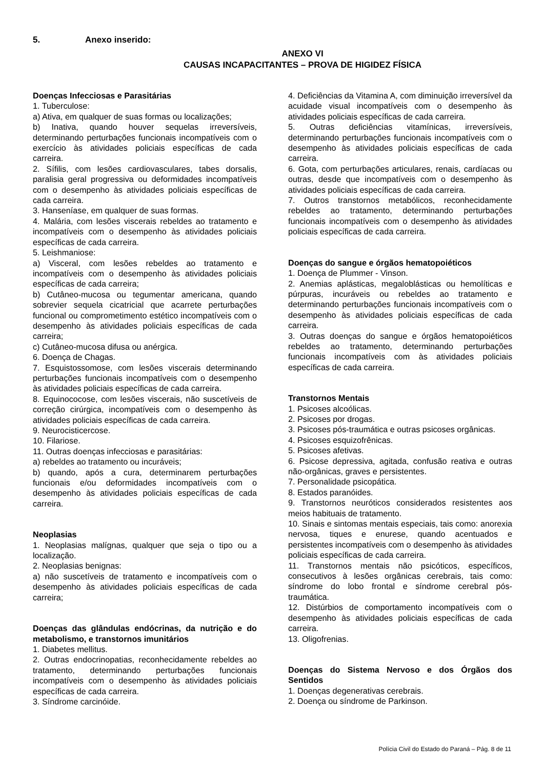5. Anexo inserido:
ANEXO VI
CAUSAS INCAPACITANTES – PROVA DE HIGIDEZ FÍSICA
Doenças Infecciosas e Parasitárias
1. Tuberculose:
a) Ativa, em qualquer de suas formas ou localizações;
b) Inativa, quando houver sequelas irreversíveis, determinando perturbações funcionais incompatíveis com o exercício às atividades policiais específicas de cada carreira.
2. Sífilis, com lesões cardiovasculares, tabes dorsalis, paralisia geral progressiva ou deformidades incompatíveis com o desempenho às atividades policiais específicas de cada carreira.
3. Hanseníase, em qualquer de suas formas.
4. Malária, com lesões viscerais rebeldes ao tratamento e incompatíveis com o desempenho às atividades policiais específicas de cada carreira.
5. Leishmaniose:
a) Visceral, com lesões rebeldes ao tratamento e incompatíveis com o desempenho às atividades policiais específicas de cada carreira;
b) Cutâneo-mucosa ou tegumentar americana, quando sobrevier sequela cicatricial que acarrete perturbações funcional ou comprometimento estético incompatíveis com o desempenho às atividades policiais específicas de cada carreira;
c) Cutâneo-mucosa difusa ou anérgica.
6. Doença de Chagas.
7. Esquistossomose, com lesões viscerais determinando perturbações funcionais incompatíveis com o desempenho às atividades policiais específicas de cada carreira.
8. Equinococose, com lesões viscerais, não suscetíveis de correção cirúrgica, incompatíveis com o desempenho às atividades policiais específicas de cada carreira.
9. Neurocisticercose.
10. Filariose.
11. Outras doenças infecciosas e parasitárias:
a) rebeldes ao tratamento ou incuráveis;
b) quando, após a cura, determinarem perturbações funcionais e/ou deformidades incompatíveis com o desempenho às atividades policiais específicas de cada carreira.
Neoplasias
1. Neoplasias malígnas, qualquer que seja o tipo ou a localização.
2. Neoplasias benignas:
a) não suscetíveis de tratamento e incompatíveis com o desempenho às atividades policiais específicas de cada carreira;
Doenças das glândulas endócrinas, da nutrição e do metabolismo, e transtornos imunitários
1. Diabetes mellitus.
2. Outras endocrinopatias, reconhecidamente rebeldes ao tratamento, determinando perturbações funcionais incompatíveis com o desempenho às atividades policiais específicas de cada carreira.
3. Síndrome carcinóide.
4. Deficiências da Vitamina A, com diminuição irreversível da acuidade visual incompatíveis com o desempenho às atividades policiais específicas de cada carreira.
5. Outras deficiências vitamínicas, irreversíveis, determinando perturbações funcionais incompatíveis com o desempenho às atividades policiais específicas de cada carreira.
6. Gota, com perturbações articulares, renais, cardíacas ou outras, desde que incompatíveis com o desempenho às atividades policiais específicas de cada carreira.
7. Outros transtornos metabólicos, reconhecidamente rebeldes ao tratamento, determinando perturbações funcionais incompatíveis com o desempenho às atividades policiais específicas de cada carreira.
Doenças do sangue e órgãos hematopoiéticos
1. Doença de Plummer - Vinson.
2. Anemias aplásticas, megaloblásticas ou hemolíticas e púrpuras, incuráveis ou rebeldes ao tratamento e determinando perturbações funcionais incompatíveis com o desempenho às atividades policiais específicas de cada carreira.
3. Outras doenças do sangue e órgãos hematopoiéticos rebeldes ao tratamento, determinando perturbações funcionais incompatíveis com às atividades policiais específicas de cada carreira.
Transtornos Mentais
1. Psicoses alcoólicas.
2. Psicoses por drogas.
3. Psicoses pós-traumática e outras psicoses orgânicas.
4. Psicoses esquizofrênicas.
5. Psicoses afetivas.
6. Psicose depressiva, agitada, confusão reativa e outras não-orgânicas, graves e persistentes.
7. Personalidade psicopática.
8. Estados paranóides.
9. Transtornos neuróticos considerados resistentes aos meios habituais de tratamento.
10. Sinais e sintomas mentais especiais, tais como: anorexia nervosa, tiques e enurese, quando acentuados e persistentes incompatíveis com o desempenho às atividades policiais específicas de cada carreira.
11. Transtornos mentais não psicóticos, específicos, consecutivos à lesões orgânicas cerebrais, tais como: síndrome do lobo frontal e síndrome cerebral pós-traumática.
12. Distúrbios de comportamento incompatíveis com o desempenho às atividades policiais específicas de cada carreira.
13. Oligofrenias.
Doenças do Sistema Nervoso e dos Órgãos dos Sentidos
1. Doenças degenerativas cerebrais.
2. Doença ou síndrome de Parkinson.
Polícia Civil do Estado do Paraná – Pág. 8 de 11